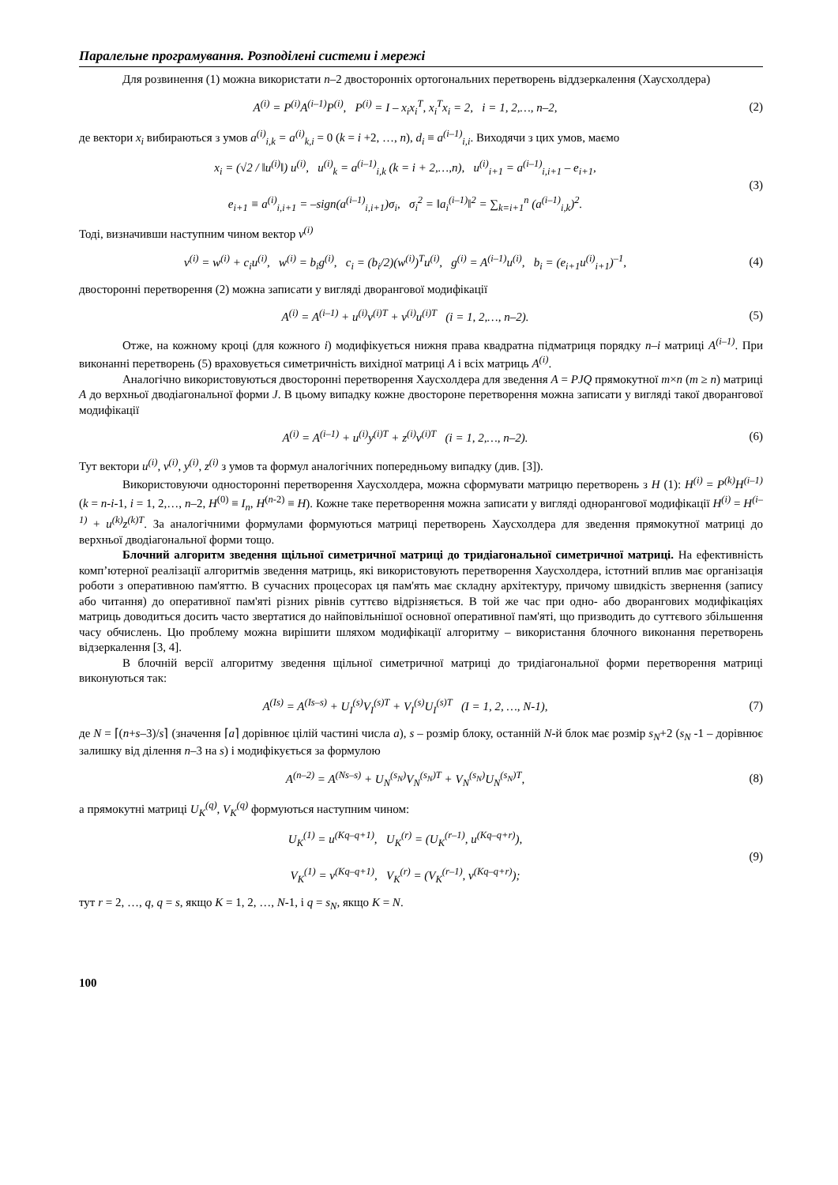Паралельне програмування. Розподілені системи і мережі
Для розвинення (1) можна використати n–2 двосторонніх ортогональних перетворень віддзеркалення (Хаусхолдера)
A<sup>(i)</sup> = P<sup>(i)</sup>A<sup>(i–1)</sup>P<sup>(i)</sup>, P<sup>(i)</sup> = I – x<sub>i</sub>x<sub>i</sub><sup>T</sup>, x<sub>i</sub><sup>T</sup>x<sub>i</sub> = 2, i = 1, 2,…, n–2,
(2)
де вектори x<sub>i</sub> вибираються з умов a<sup>(i)</sup><sub>i,k</sub> = a<sup>(i)</sup><sub>k,i</sub> = 0 (k = i +2, …, n), d<sub>i</sub> ≡ a<sup>(i–1)</sup><sub>i,i</sub>. Виходячи з цих умов, маємо
x<sub>i</sub> = (√2 / ‖u<sup>(i)</sup>‖) u<sup>(i)</sup>, u<sup>(i)</sup><sub>k</sub> = a<sup>(i–1)</sup><sub>i,k</sub> (k = i + 2,…,n), u<sup>(i)</sup><sub>i+1</sub> = a<sup>(i–1)</sup><sub>i,i+1</sub> – e<sub>i+1</sub>,
e<sub>i+1</sub> ≡ a<sup>(i)</sup><sub>i,i+1</sub> = –sign(a<sup>(i–1)</sup><sub>i,i+1</sub>)σ<sub>i</sub>, σ<sub>i</sub><sup>2</sup> = ‖a<sub>i</sub><sup>(i–1)</sup>‖<sup>2</sup> = ∑<sub>k=i+1</sub><sup>n</sup> (a<sup>(i–1)</sup><sub>i,k</sub>)<sup>2</sup>.
(3)
Тоді, визначивши наступним чином вектор v<sup>(i)</sup>
v<sup>(i)</sup> = w<sup>(i)</sup> + c<sub>i</sub>u<sup>(i)</sup>, w<sup>(i)</sup> = b<sub>i</sub>g<sup>(i)</sup>, c<sub>i</sub> = (b<sub>i</sub>/2)(w<sup>(i)</sup>)<sup>T</sup>u<sup>(i)</sup>, g<sup>(i)</sup> = A<sup>(i–1)</sup>u<sup>(i)</sup>, b<sub>i</sub> = (e<sub>i+1</sub>u<sup>(i)</sup><sub>i+1</sub>)<sup>–1</sup>,
(4)
двосторонні перетворення (2) можна записати у вигляді дворангової модифікації
A<sup>(i)</sup> = A<sup>(i–1)</sup> + u<sup>(i)</sup>v<sup>(i)T</sup> + v<sup>(i)</sup>u<sup>(i)T</sup> (i = 1, 2,…, n–2).
(5)
Отже, на кожному кроці (для кожного i) модифікується нижня права квадратна підматриця порядку n–i матриці A<sup>(i–1)</sup>. При виконанні перетворень (5) враховується симетричність вихідної матриці A і всіх матриць A<sup>(i)</sup>.
Аналогічно використовуються двосторонні перетворення Хаусхолдера для зведення A = PJQ прямокутної m×n (m ≥ n) матриці A до верхньої дводіагональної форми J. В цьому випадку кожне двостороне перетворення можна записати у вигляді такої дворангової модифікації
A<sup>(i)</sup> = A<sup>(i–1)</sup> + u<sup>(i)</sup>y<sup>(i)T</sup> + z<sup>(i)</sup>v<sup>(i)T</sup> (i = 1, 2,…, n–2).
(6)
Тут вектори u<sup>(i)</sup>, v<sup>(i)</sup>, y<sup>(i)</sup>, z<sup>(i)</sup> з умов та формул аналогічних попередньому випадку (див. [3]).
Використовуючи односторонні перетворення Хаусхолдера, можна сформувати матрицю перетворень з H (1): H<sup>(i)</sup> = P<sup>(k)</sup>H<sup>(i–1)</sup> (k = n-i-1, i = 1, 2,…, n–2, H<sup>(0)</sup> ≡ I<sub>n</sub>, H<sup>(n-2)</sup> ≡ H). Кожне таке перетворення можна записати у вигляді однорангової модифікації H<sup>(i)</sup> = H<sup>(i–1)</sup> + u<sup>(k)</sup>z<sup>(k)T</sup>. За аналогічними формулами формуються матриці перетворень Хаусхолдера для зведення прямокутної матриці до верхньої дводіагональної форми тощо.
Блочний алгоритм зведення щільної симетричної матриці до тридіагональної симетричної матриці. На ефективність комп’ютерної реалізації алгоритмів зведення матриць, які використовують перетворення Хаусхолдера, істотний вплив має організація роботи з оперативною пам'яттю. В сучасних процесорах ця пам'ять має складну архітектуру, причому швидкість звернення (запису або читання) до оперативної пам'яті різних рівнів суттєво відрізняється. В той же час при одно- або дворангових модифікаціях матриць доводиться досить часто звертатися до найповільнішої основної оперативної пам'яті, що призводить до суттєвого збільшення часу обчислень. Цю проблему можна вирішити шляхом модифікації алгоритму – використання блочного виконання перетворень відзеркалення [3, 4].
В блочній версії алгоритму зведення щільної симетричної матриці до тридіагональної форми перетворення матриці виконуються так:
A<sup>(Is)</sup> = A<sup>(Is–s)</sup> + U<sub>I</sub><sup>(s)</sup>V<sub>I</sub><sup>(s)T</sup> + V<sub>I</sub><sup>(s)</sup>U<sub>I</sub><sup>(s)T</sup> (I = 1, 2, …, N-1),
(7)
де N = ⌈(n+s–3)/s⌉ (значення ⌈a⌉ дорівнює цілій частині числа a), s – розмір блоку, останній N-й блок має розмір s<sub>N</sub>+2 (s<sub>N</sub> -1 – дорівнює залишку від ділення n–3 на s) і модифікується за формулою
A<sup>(n–2)</sup> = A<sup>(Ns–s)</sup> + U<sub>N</sub><sup>(s<sub>N</sub>)</sup>V<sub>N</sub><sup>(s<sub>N</sub>)T</sup> + V<sub>N</sub><sup>(s<sub>N</sub>)</sup>U<sub>N</sub><sup>(s<sub>N</sub>)T</sup>,
(8)
а прямокутні матриці U<sub>K</sub><sup>(q)</sup>, V<sub>K</sub><sup>(q)</sup> формуються наступним чином:
U<sub>K</sub><sup>(1)</sup> = u<sup>(Kq–q+1)</sup>, U<sub>K</sub><sup>(r)</sup> = (U<sub>K</sub><sup>(r–1)</sup>, u<sup>(Kq–q+r)</sup>),
V<sub>K</sub><sup>(1)</sup> = v<sup>(Kq–q+1)</sup>, V<sub>K</sub><sup>(r)</sup> = (V<sub>K</sub><sup>(r–1)</sup>, v<sup>(Kq–q+r)</sup>);
(9)
тут r = 2, …, q, q = s, якщо K = 1, 2, …, N-1, і q = s<sub>N</sub>, якщо K = N.
100